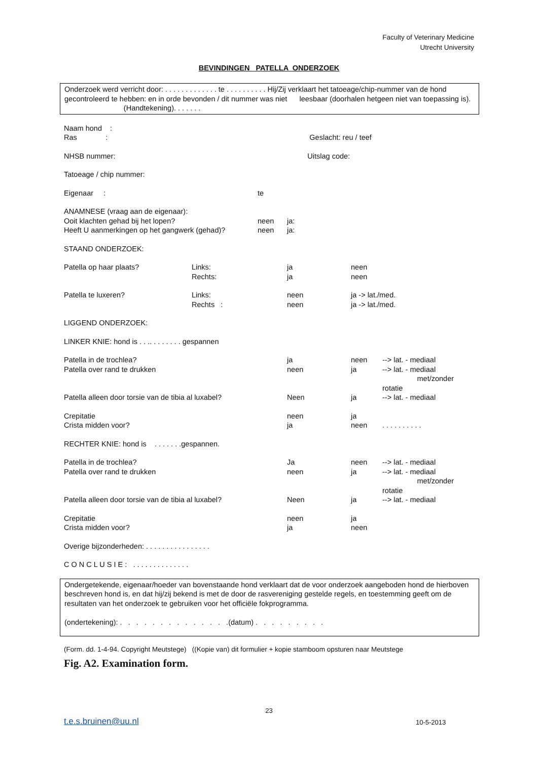Faculty of Veterinary Medicine
Utrecht University
BEVINDINGEN PATELLA ONDERZOEK
Onderzoek werd verricht door: . . . . . . . . . . . . . te . . . . . . . . . . Hij/Zij verklaart het tatoeage/chip-nummer van de hond gecontroleerd te hebben: en in orde bevonden / dit nummer was niet leesbaar (doorhalen hetgeen niet van toepassing is). (Handtekening). . . . . . .
| Naam hond : | | | | | |
| Ras : | | | Geslacht: reu / teef | | |
| NHSB nummer: | | | Uitslag code: | | |
| Tatoeage / chip nummer: | | | | | |
| Eigenaar : | | te | | | |
| ANAMNESE (vraag aan de eigenaar): | | | | | |
| Ooit klachten gehad bij het lopen? | | neen | ja: | | |
| Heeft U aanmerkingen op het gangwerk (gehad)? | | neen | ja: | | |
| STAAND ONDERZOEK: | | | | | |
| Patella op haar plaats? | Links: | | ja | neen | |
| | Rechts: | | ja | neen | |
| Patella te luxeren? | Links: | | neen | ja -> lat./med. | |
| | Rechts : | | neen | ja -> lat./med. | |
| LIGGEND ONDERZOEK: | | | | | |
| LINKER KNIE: hond is . . .. . . . . . . . gespannen | | | | | |
| Patella in de trochlea? | | | ja | neen | --> lat. - mediaal |
| Patella over rand te drukken | | | neen | ja | --> lat. - mediaal met/zonder rotatie |
| Patella alleen door torsie van de tibia al luxabel? | | | Neen | ja | --> lat. - mediaal |
| Crepitatie | | | neen | ja | |
| Crista midden voor? | | | ja | neen | . . . . . . . . . . |
| RECHTER KNIE: hond is . . . . . . .gespannen. | | | | | |
| Patella in de trochlea? | | | Ja | neen | --> lat. - mediaal |
| Patella over rand te drukken | | | neen | ja | --> lat. - mediaal met/zonder rotatie |
| Patella alleen door torsie van de tibia al luxabel? | | | Neen | ja | --> lat. - mediaal |
| Crepitatie | | | neen | ja | |
| Crista midden voor? | | | ja | neen | |
| Overige bijzonderheden: . . . . . . . . . . . . . . . . | | | | | |
| C O N C L U S I E : . . . . . . . . . . . . . . | | | | | |
Ondergetekende, eigenaar/hoeder van bovenstaande hond verklaart dat de voor onderzoek aangeboden hond de hierboven beschreven hond is, en dat hij/zij bekend is met de door de rasvereniging gestelde regels, en toestemming geeft om de resultaten van het onderzoek te gebruiken voor het officiële fokprogramma.
(ondertekening): . . . . . . . . . . . . . .(datum) . . . . . . . . .
(Form. dd. 1-4-94. Copyright Meutstege) ((Kopie van) dit formulier + kopie stamboom opsturen naar Meutstege
Fig. A2. Examination form.
23
t.e.s.bruinen@uu.nl 10-5-2013